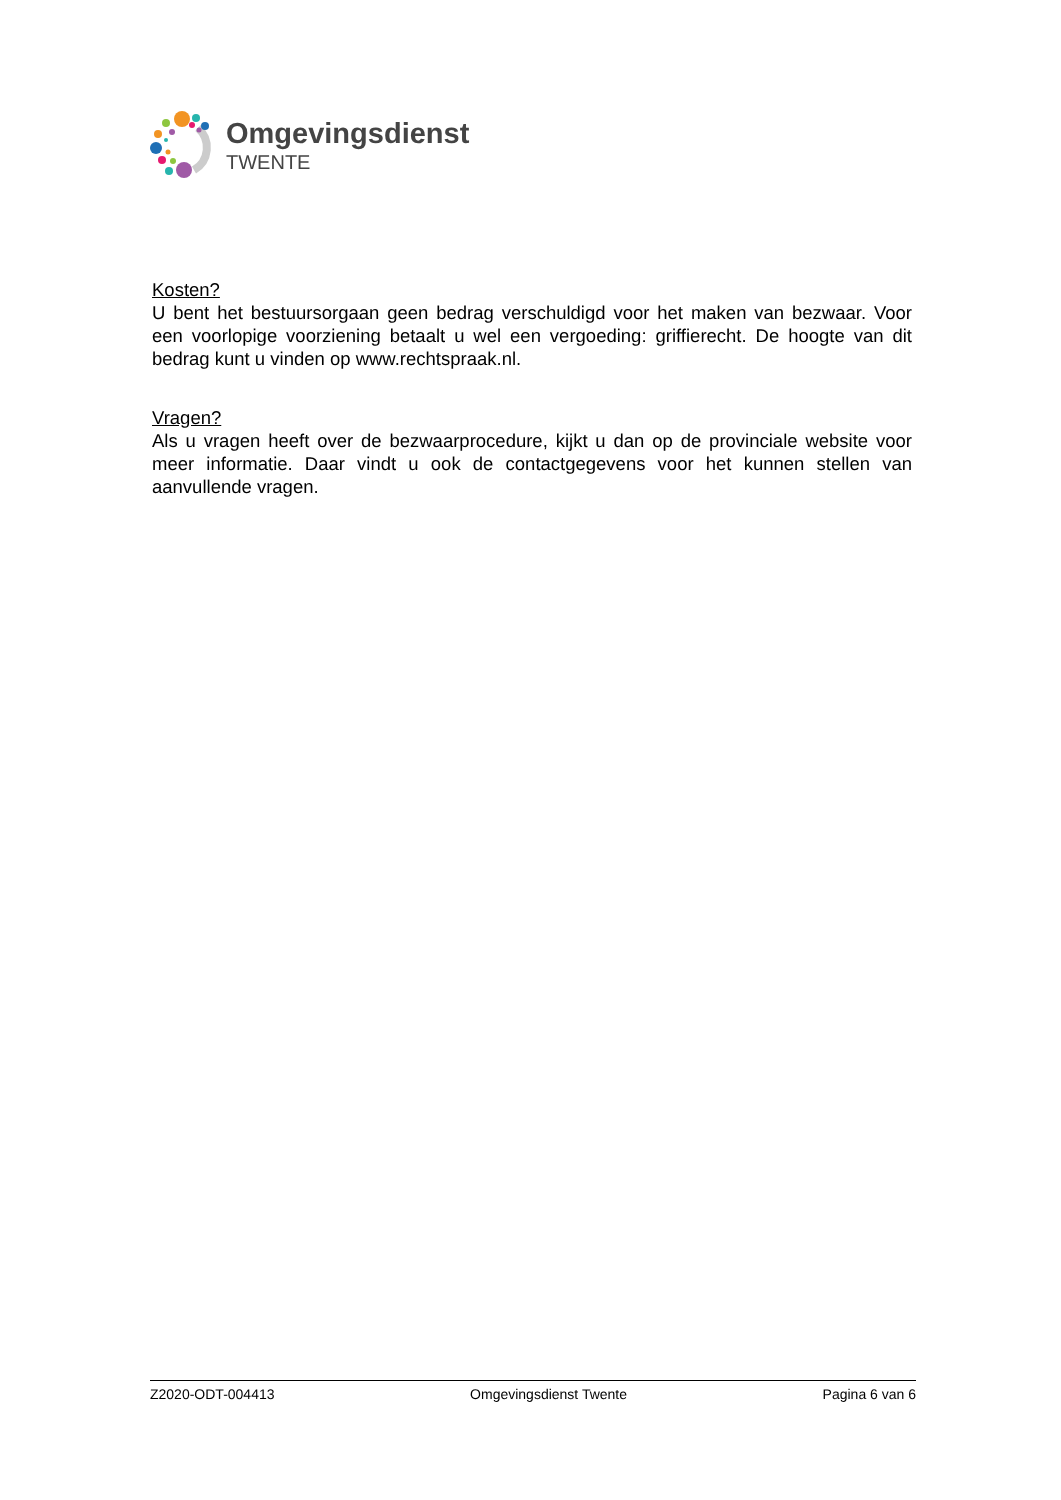Omgevingsdienst
TWENTE
Kosten?
U bent het bestuursorgaan geen bedrag verschuldigd voor het maken van bezwaar. Voor een voorlopige voorziening betaalt u wel een vergoeding: griffierecht. De hoogte van dit bedrag kunt u vinden op www.rechtspraak.nl.
Vragen?
Als u vragen heeft over de bezwaarprocedure, kijkt u dan op de provinciale website voor meer informatie. Daar vindt u ook de contactgegevens voor het kunnen stellen van aanvullende vragen.
Z2020-ODT-004413 Omgevingsdienst Twente Pagina 6 van 6